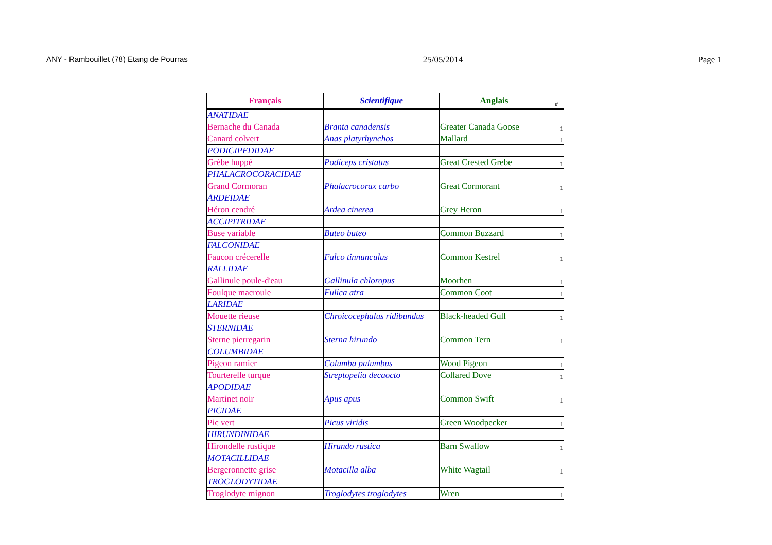ANY - Rambouillet (78) Etang de Pourras 25/05/2014 Page 1
| Français | Scientifique | Anglais | # |
| --- | --- | --- | --- |
| ANATIDAE | | | |
| Bernache du Canada | Branta canadensis | Greater Canada Goose | 1 |
| Canard colvert | Anas platyrhynchos | Mallard | 1 |
| PODICIPEDIDAE | | | |
| Grèbe huppé | Podiceps cristatus | Great Crested Grebe | 1 |
| PHALACROCORACIDAE | | | |
| Grand Cormoran | Phalacrocorax carbo | Great Cormorant | 1 |
| ARDEIDAE | | | |
| Héron cendré | Ardea cinerea | Grey Heron | 1 |
| ACCIPITRIDAE | | | |
| Buse variable | Buteo buteo | Common Buzzard | 1 |
| FALCONIDAE | | | |
| Faucon crécerelle | Falco tinnunculus | Common Kestrel | 1 |
| RALLIDAE | | | |
| Gallinule poule-d'eau | Gallinula chloropus | Moorhen | 1 |
| Foulque macroule | Fulica atra | Common Coot | 1 |
| LARIDAE | | | |
| Mouette rieuse | Chroicocephalus ridibundus | Black-headed Gull | 1 |
| STERNIDAE | | | |
| Sterne pierregarin | Sterna hirundo | Common Tern | 1 |
| COLUMBIDAE | | | |
| Pigeon ramier | Columba palumbus | Wood Pigeon | 1 |
| Tourterelle turque | Streptopelia decaocto | Collared Dove | 1 |
| APODIDAE | | | |
| Martinet noir | Apus apus | Common Swift | 1 |
| PICIDAE | | | |
| Pic vert | Picus viridis | Green Woodpecker | 1 |
| HIRUNDINIDAE | | | |
| Hirondelle rustique | Hirundo rustica | Barn Swallow | 1 |
| MOTACILLIDAE | | | |
| Bergeronnette grise | Motacilla alba | White Wagtail | 1 |
| TROGLODYTIDAE | | | |
| Troglodyte mignon | Troglodytes troglodytes | Wren | 1 |